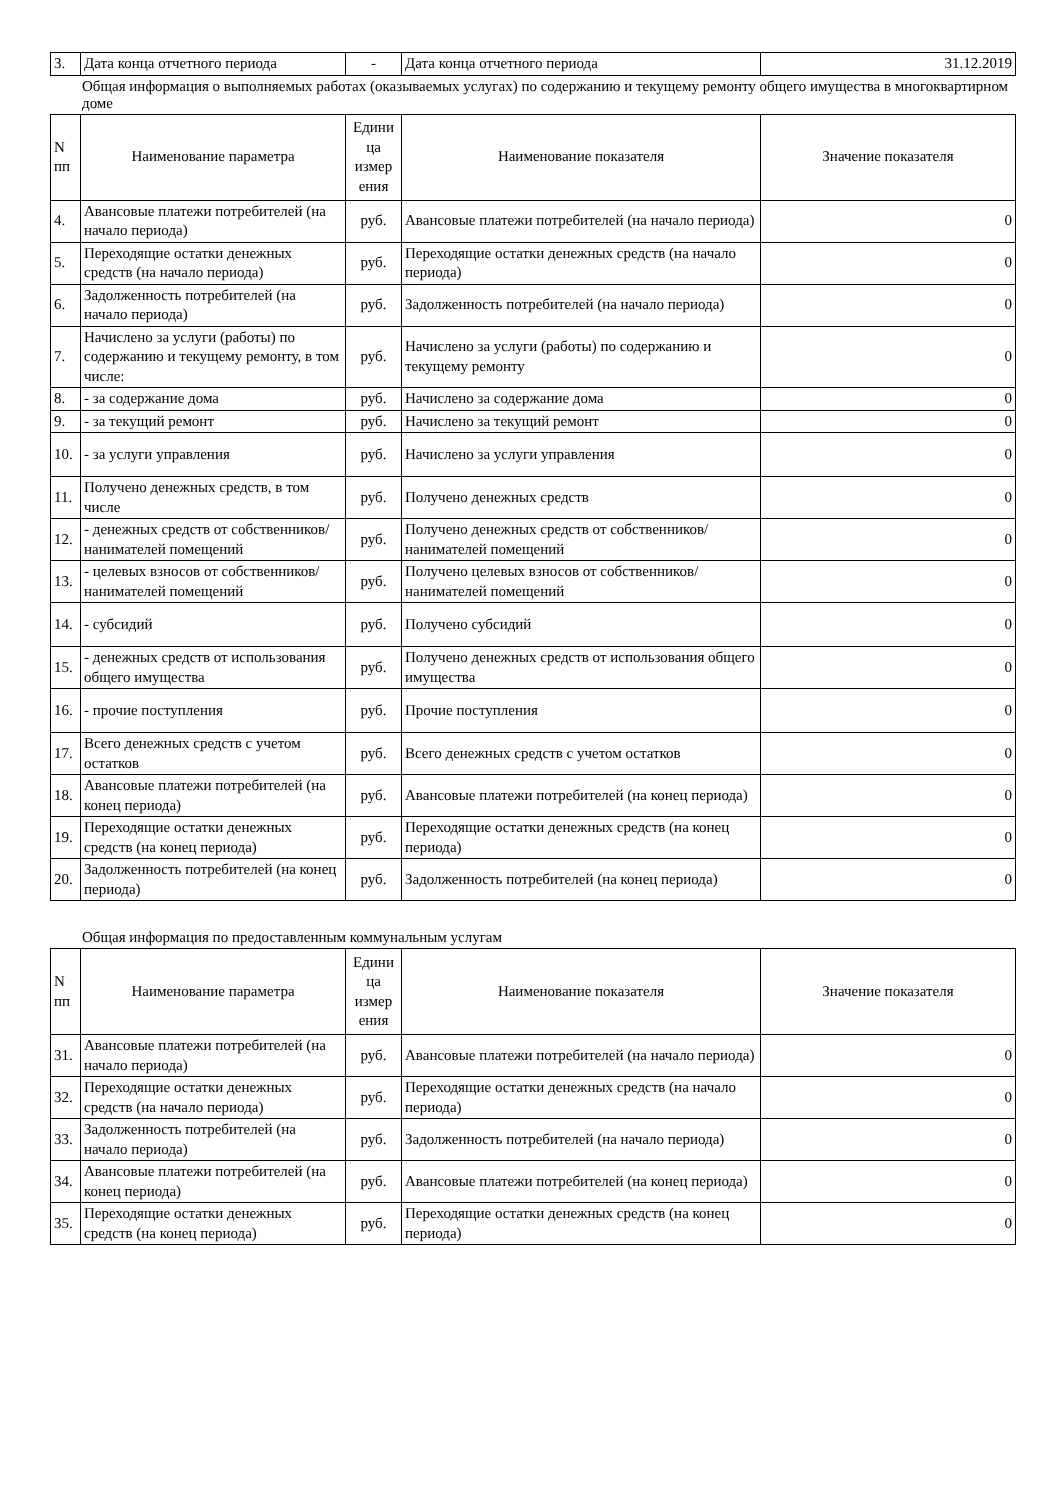| 3. | Дата конца отчетного периода | - | Дата конца отчетного периода | 31.12.2019 |
Общая информация о выполняемых работах (оказываемых услугах) по содержанию и текущему ремонту общего имущества в многоквартирном доме
| N пп | Наименование параметра | Едини ца измер ения | Наименование показателя | Значение показателя |
| --- | --- | --- | --- | --- |
| 4. | Авансовые платежи потребителей (на начало периода) | руб. | Авансовые платежи потребителей (на начало периода) | 0 |
| 5. | Переходящие остатки денежных средств (на начало периода) | руб. | Переходящие остатки денежных средств (на начало периода) | 0 |
| 6. | Задолженность потребителей (на начало периода) | руб. | Задолженность потребителей (на начало периода) | 0 |
| 7. | Начислено за услуги (работы) по содержанию и текущему ремонту, в том числе: | руб. | Начислено за услуги (работы) по содержанию и текущему ремонту | 0 |
| 8. | - за содержание дома | руб. | Начислено за содержание дома | 0 |
| 9. | - за текущий ремонт | руб. | Начислено за текущий ремонт | 0 |
| 10. | - за услуги управления | руб. | Начислено за услуги управления | 0 |
| 11. | Получено денежных средств, в том числе | руб. | Получено денежных средств | 0 |
| 12. | - денежных средств от собственников/ нанимателей помещений | руб. | Получено денежных средств от собственников/нанимателей помещений | 0 |
| 13. | - целевых взносов от собственников/ нанимателей помещений | руб. | Получено целевых взносов от собственников/нанимателей помещений | 0 |
| 14. | - субсидий | руб. | Получено субсидий | 0 |
| 15. | - денежных средств от использования общего имущества | руб. | Получено денежных средств от использования общего имущества | 0 |
| 16. | - прочие поступления | руб. | Прочие поступления | 0 |
| 17. | Всего денежных средств с учетом остатков | руб. | Всего денежных средств с учетом остатков | 0 |
| 18. | Авансовые платежи потребителей (на конец периода) | руб. | Авансовые платежи потребителей (на конец периода) | 0 |
| 19. | Переходящие остатки денежных средств (на конец периода) | руб. | Переходящие остатки денежных средств (на конец периода) | 0 |
| 20. | Задолженность потребителей (на конец периода) | руб. | Задолженность потребителей (на конец периода) | 0 |
Общая информация по предоставленным коммунальным услугам
| N пп | Наименование параметра | Едини ца измер ения | Наименование показателя | Значение показателя |
| --- | --- | --- | --- | --- |
| 31. | Авансовые платежи потребителей (на начало периода) | руб. | Авансовые платежи потребителей (на начало периода) | 0 |
| 32. | Переходящие остатки денежных средств (на начало периода) | руб. | Переходящие остатки денежных средств (на начало периода) | 0 |
| 33. | Задолженность потребителей (на начало периода) | руб. | Задолженность потребителей (на начало периода) | 0 |
| 34. | Авансовые платежи потребителей (на конец периода) | руб. | Авансовые платежи потребителей (на конец периода) | 0 |
| 35. | Переходящие остатки денежных средств (на конец периода) | руб. | Переходящие остатки денежных средств (на конец периода) | 0 |